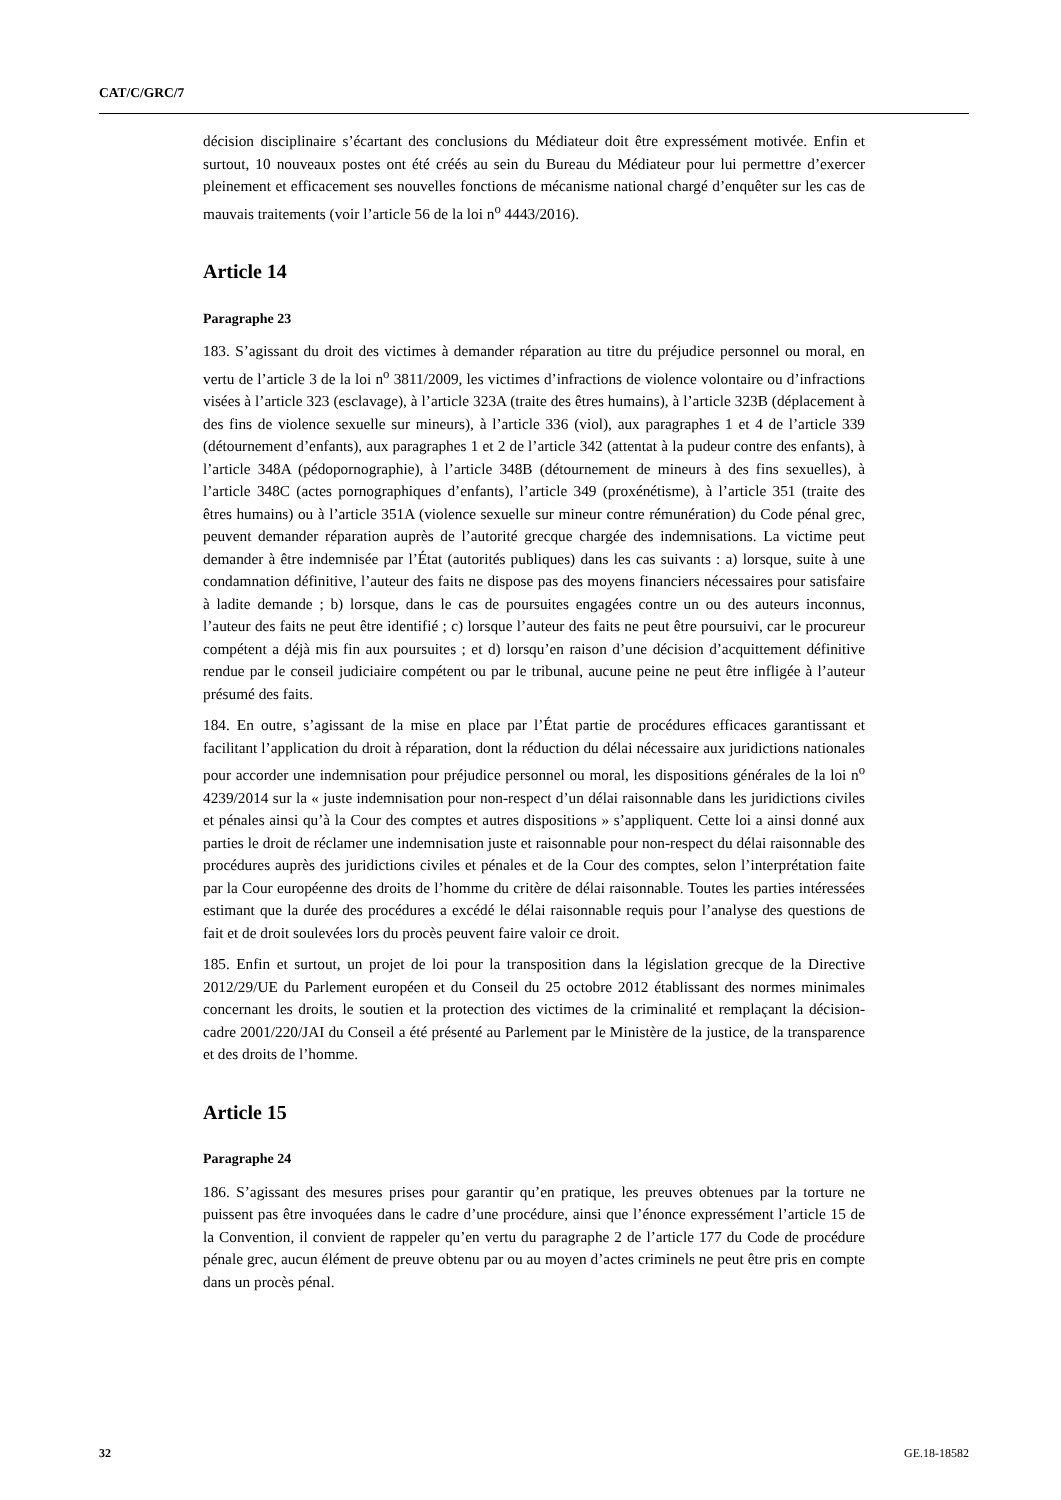CAT/C/GRC/7
décision disciplinaire s’écartant des conclusions du Médiateur doit être expressément motivée. Enfin et surtout, 10 nouveaux postes ont été créés au sein du Bureau du Médiateur pour lui permettre d’exercer pleinement et efficacement ses nouvelles fonctions de mécanisme national chargé d’enquêter sur les cas de mauvais traitements (voir l’article 56 de la loi n<sup>o</sup> 4443/2016).
Article 14
Paragraphe 23
183. S’agissant du droit des victimes à demander réparation au titre du préjudice personnel ou moral, en vertu de l’article 3 de la loi n<sup>o</sup> 3811/2009, les victimes d’infractions de violence volontaire ou d’infractions visées à l’article 323 (esclavage), à l’article 323A (traite des êtres humains), à l’article 323B (déplacement à des fins de violence sexuelle sur mineurs), à l’article 336 (viol), aux paragraphes 1 et 4 de l’article 339 (détournement d’enfants), aux paragraphes 1 et 2 de l’article 342 (attentat à la pudeur contre des enfants), à l’article 348A (pédopornographie), à l’article 348B (détournement de mineurs à des fins sexuelles), à l’article 348C (actes pornographiques d’enfants), l’article 349 (proxénétisme), à l’article 351 (traite des êtres humains) ou à l’article 351A (violence sexuelle sur mineur contre rémunération) du Code pénal grec, peuvent demander réparation auprès de l’autorité grecque chargée des indemnisations. La victime peut demander à être indemnisée par l’État (autorités publiques) dans les cas suivants : a) lorsque, suite à une condamnation définitive, l’auteur des faits ne dispose pas des moyens financiers nécessaires pour satisfaire à ladite demande ; b) lorsque, dans le cas de poursuites engagées contre un ou des auteurs inconnus, l’auteur des faits ne peut être identifié ; c) lorsque l’auteur des faits ne peut être poursuivi, car le procureur compétent a déjà mis fin aux poursuites ; et d) lorsqu’en raison d’une décision d’acquittement définitive rendue par le conseil judiciaire compétent ou par le tribunal, aucune peine ne peut être infligée à l’auteur présumé des faits.
184. En outre, s’agissant de la mise en place par l’État partie de procédures efficaces garantissant et facilitant l’application du droit à réparation, dont la réduction du délai nécessaire aux juridictions nationales pour accorder une indemnisation pour préjudice personnel ou moral, les dispositions générales de la loi n<sup>o</sup> 4239/2014 sur la « juste indemnisation pour non-respect d’un délai raisonnable dans les juridictions civiles et pénales ainsi qu’à la Cour des comptes et autres dispositions » s’appliquent. Cette loi a ainsi donné aux parties le droit de réclamer une indemnisation juste et raisonnable pour non-respect du délai raisonnable des procédures auprès des juridictions civiles et pénales et de la Cour des comptes, selon l’interprétation faite par la Cour européenne des droits de l’homme du critère de délai raisonnable. Toutes les parties intéressées estimant que la durée des procédures a excédé le délai raisonnable requis pour l’analyse des questions de fait et de droit soulevées lors du procès peuvent faire valoir ce droit.
185. Enfin et surtout, un projet de loi pour la transposition dans la législation grecque de la Directive 2012/29/UE du Parlement européen et du Conseil du 25 octobre 2012 établissant des normes minimales concernant les droits, le soutien et la protection des victimes de la criminalité et remplaçant la décision-cadre 2001/220/JAI du Conseil a été présenté au Parlement par le Ministère de la justice, de la transparence et des droits de l’homme.
Article 15
Paragraphe 24
186. S’agissant des mesures prises pour garantir qu’en pratique, les preuves obtenues par la torture ne puissent pas être invoquées dans le cadre d’une procédure, ainsi que l’énonce expressément l’article 15 de la Convention, il convient de rappeler qu’en vertu du paragraphe 2 de l’article 177 du Code de procédure pénale grec, aucun élément de preuve obtenu par ou au moyen d’actes criminels ne peut être pris en compte dans un procès pénal.
32 GE.18-18582